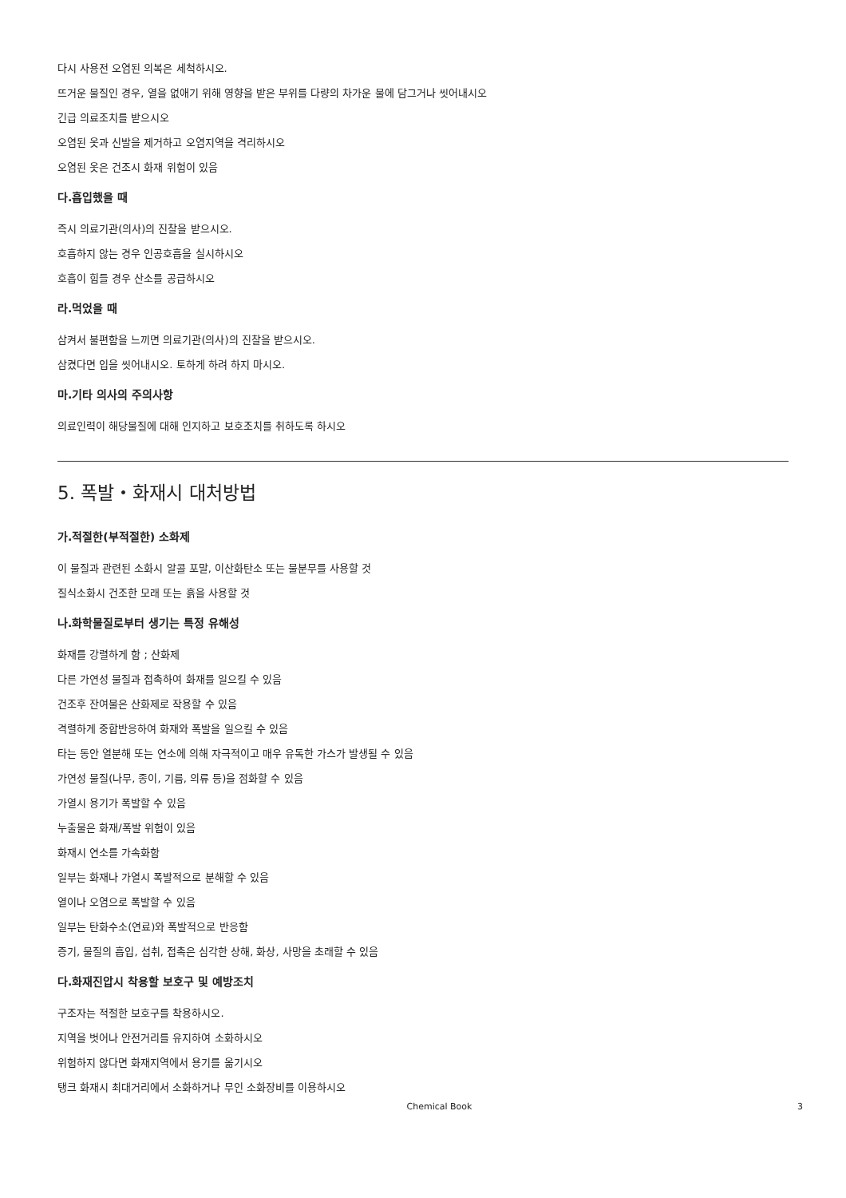다시 사용전 오염된 의복은 세척하시오.
뜨거운 물질인 경우, 열을 없애기 위해 영향을 받은 부위를 다량의 차가운 물에 담그거나 씻어내시오
긴급 의료조치를 받으시오
오염된 옷과 신발을 제거하고 오염지역을 격리하시오
오염된 옷은 건조시 화재 위험이 있음
다.흡입했을 때
즉시 의료기관(의사)의 진찰을 받으시오.
호흡하지 않는 경우 인공호흡을 실시하시오
호흡이 힘들 경우 산소를 공급하시오
라.먹었을 때
삼켜서 불편함을 느끼면 의료기관(의사)의 진찰을 받으시오.
삼켰다면 입을 씻어내시오. 토하게 하려 하지 마시오.
마.기타 의사의 주의사항
의료인력이 해당물질에 대해 인지하고 보호조치를 취하도록 하시오
5. 폭발・화재시 대처방법
가.적절한(부적절한) 소화제
이 물질과 관련된 소화시 알콜 포말, 이산화탄소 또는 물분무를 사용할 것
질식소화시 건조한 모래 또는 흙을 사용할 것
나.화학물질로부터 생기는 특정 유해성
화재를 강렬하게 함 ; 산화제
다른 가연성 물질과 접촉하여 화재를 일으킬 수 있음
건조후 잔여물은 산화제로 작용할 수 있음
격렬하게 중합반응하여 화재와 폭발을 일으킬 수 있음
타는 동안 열분해 또는 연소에 의해 자극적이고 매우 유독한 가스가 발생될 수 있음
가연성 물질(나무, 종이, 기름, 의류 등)을 점화할 수 있음
가열시 용기가 폭발할 수 있음
누출물은 화재/폭발 위험이 있음
화재시 연소를 가속화함
일부는 화재나 가열시 폭발적으로 분해할 수 있음
열이나 오염으로 폭발할 수 있음
일부는 탄화수소(연료)와 폭발적으로 반응함
증기, 물질의 흡입, 섭취, 접촉은 심각한 상해, 화상, 사망을 초래할 수 있음
다.화재진압시 착용할 보호구 및 예방조치
구조자는 적절한 보호구를 착용하시오.
지역을 벗어나 안전거리를 유지하여 소화하시오
위험하지 않다면 화재지역에서 용기를 옮기시오
탱크 화재시 최대거리에서 소화하거나 무인 소화장비를 이용하시오
Chemical Book 3